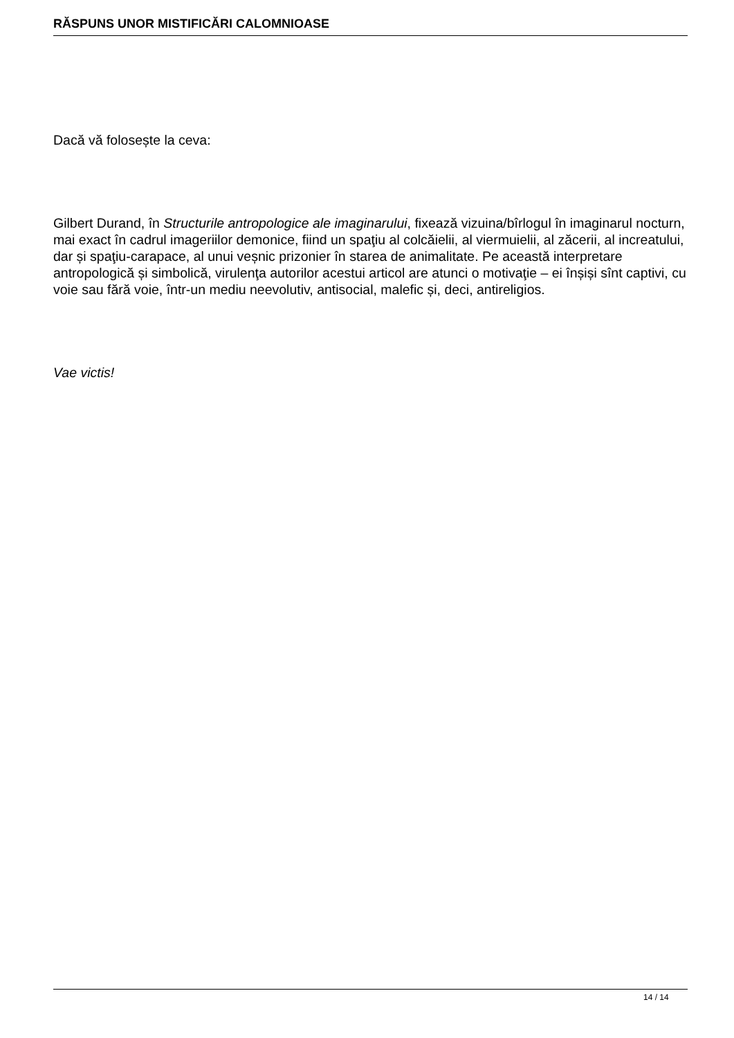RĂSPUNS UNOR MISTIFICĂRI CALOMNIOASE
Dacă vă folosește la ceva:
Gilbert Durand, în Structurile antropologice ale imaginarului, fixează vizuina/bîrlogul în imaginarul nocturn, mai exact în cadrul imageriilor demonice, fiind un spaţiu al colcăielii, al viermuielii, al zăcerii, al increatului, dar și spaţiu-carapace, al unui veșnic prizonier în starea de animalitate. Pe această interpretare antropologică și simbolică, virulenţa autorilor acestui articol are atunci o motivaţie – ei înșiși sînt captivi, cu voie sau fără voie, într-un mediu neevolutiv, antisocial, malefic și, deci, antireligios.
Vae victis!
14 / 14